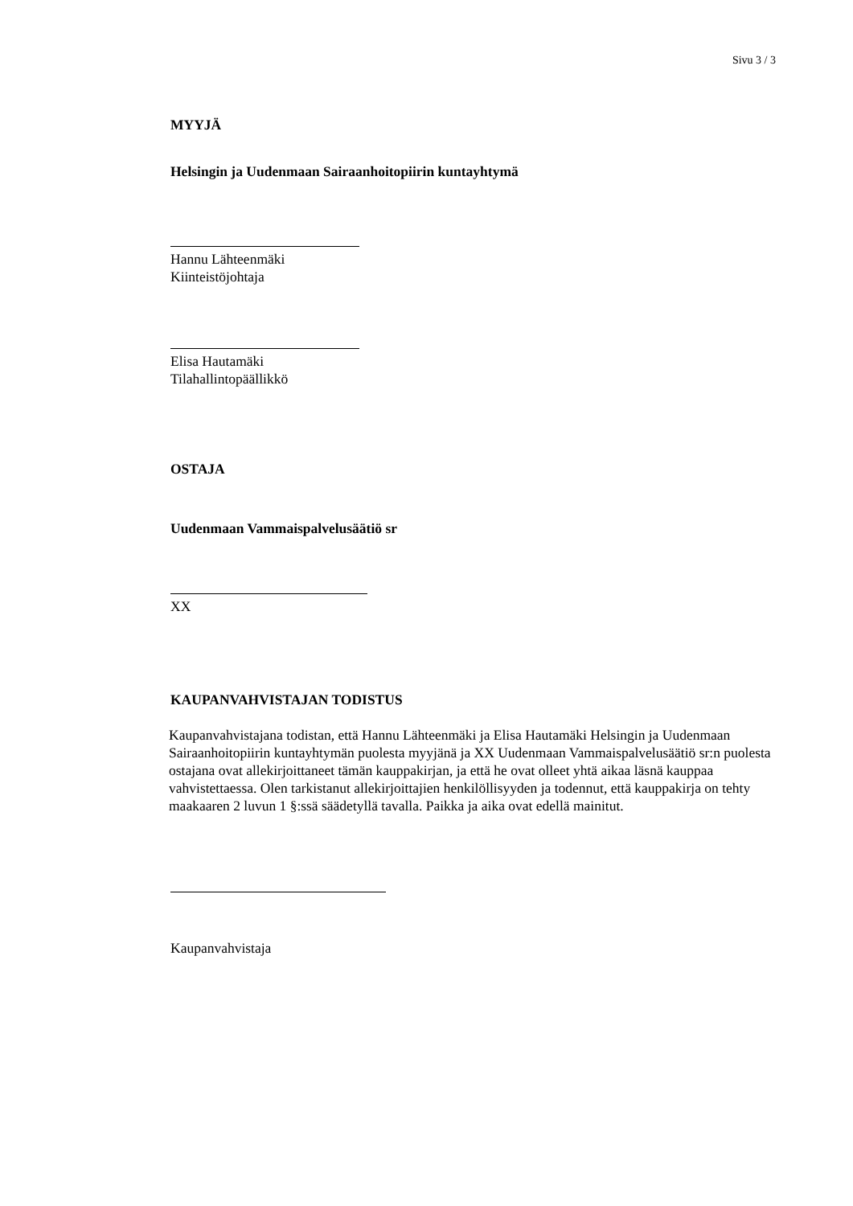Sivu 3 / 3
MYYJÄ
Helsingin ja Uudenmaan Sairaanhoitopiirin kuntayhtymä
Hannu Lähteenmäki
Kiinteistöjohtaja
Elisa Hautamäki
Tilahallintopäällikkö
OSTAJA
Uudenmaan Vammaispalvelusäätiö sr
XX
KAUPANVAHVISTAJAN TODISTUS
Kaupanvahvistajana todistan, että Hannu Lähteenmäki ja Elisa Hautamäki Helsingin ja Uudenmaan Sairaanhoitopiirin kuntayhtymän puolesta myyjänä ja XX Uudenmaan Vammaispalvelusäätiö sr:n puolesta ostajana ovat allekirjoittaneet tämän kauppakirjan, ja että he ovat olleet yhtä aikaa läsnä kauppaa vahvistettaessa. Olen tarkistanut allekirjoittajien henkilöllisyyden ja todennut, että kauppakirja on tehty maakaaren 2 luvun 1 §:ssä säädetyllä tavalla. Paikka ja aika ovat edellä mainitut.
Kaupanvahvistaja